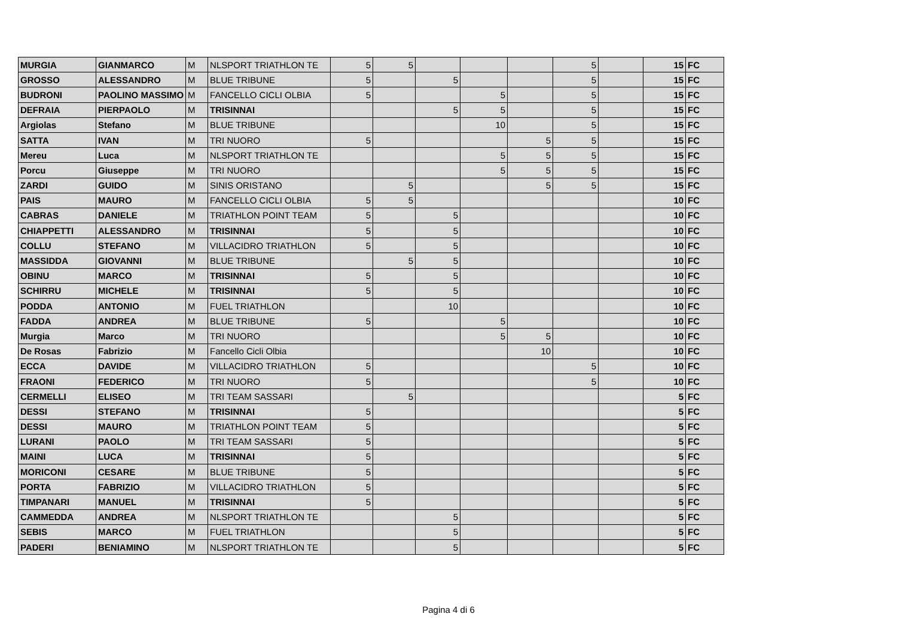| MURGIA | GIANMARCO | M | NLSPORT TRIATHLON TE | 5 | 5 | | | | 5 | | 15 | FC |
| GROSSO | ALESSANDRO | M | BLUE TRIBUNE | 5 | | 5 | | | 5 | | 15 | FC |
| BUDRONI | PAOLINO MASSIMO | M | FANCELLO CICLI OLBIA | 5 | | | 5 | | 5 | | 15 | FC |
| DEFRAIA | PIERPAOLO | M | TRISINNAI | | | 5 | 5 | | 5 | | 15 | FC |
| Argiolas | Stefano | M | BLUE TRIBUNE | | | | 10 | | 5 | | 15 | FC |
| SATTA | IVAN | M | TRI NUORO | 5 | | | | 5 | 5 | | 15 | FC |
| Mereu | Luca | M | NLSPORT TRIATHLON TE | | | | 5 | 5 | 5 | | 15 | FC |
| Porcu | Giuseppe | M | TRI NUORO | | | | 5 | 5 | 5 | | 15 | FC |
| ZARDI | GUIDO | M | SINIS ORISTANO | | 5 | | | 5 | 5 | | 15 | FC |
| PAIS | MAURO | M | FANCELLO CICLI OLBIA | 5 | 5 | | | | | | 10 | FC |
| CABRAS | DANIELE | M | TRIATHLON POINT TEAM | 5 | | 5 | | | | | 10 | FC |
| CHIAPPETTI | ALESSANDRO | M | TRISINNAI | 5 | | 5 | | | | | 10 | FC |
| COLLU | STEFANO | M | VILLACIDRO TRIATHLON | 5 | | 5 | | | | | 10 | FC |
| MASSIDDA | GIOVANNI | M | BLUE TRIBUNE | | 5 | 5 | | | | | 10 | FC |
| OBINU | MARCO | M | TRISINNAI | 5 | | 5 | | | | | 10 | FC |
| SCHIRRU | MICHELE | M | TRISINNAI | 5 | | 5 | | | | | 10 | FC |
| PODDA | ANTONIO | M | FUEL TRIATHLON | | | 10 | | | | | 10 | FC |
| FADDA | ANDREA | M | BLUE TRIBUNE | 5 | | | 5 | | | | 10 | FC |
| Murgia | Marco | M | TRI NUORO | | | | 5 | 5 | | | 10 | FC |
| De Rosas | Fabrizio | M | Fancello Cicli Olbia | | | | | 10 | | | 10 | FC |
| ECCA | DAVIDE | M | VILLACIDRO TRIATHLON | 5 | | | | | 5 | | 10 | FC |
| FRAONI | FEDERICO | M | TRI NUORO | 5 | | | | | 5 | | 10 | FC |
| CERMELLI | ELISEO | M | TRI TEAM SASSARI | | 5 | | | | | | 5 | FC |
| DESSI | STEFANO | M | TRISINNAI | 5 | | | | | | | 5 | FC |
| DESSI | MAURO | M | TRIATHLON POINT TEAM | 5 | | | | | | | 5 | FC |
| LURANI | PAOLO | M | TRI TEAM SASSARI | 5 | | | | | | | 5 | FC |
| MAINI | LUCA | M | TRISINNAI | 5 | | | | | | | 5 | FC |
| MORICONI | CESARE | M | BLUE TRIBUNE | 5 | | | | | | | 5 | FC |
| PORTA | FABRIZIO | M | VILLACIDRO TRIATHLON | 5 | | | | | | | 5 | FC |
| TIMPANARI | MANUEL | M | TRISINNAI | 5 | | | | | | | 5 | FC |
| CAMMEDDA | ANDREA | M | NLSPORT TRIATHLON TE | | | 5 | | | | | 5 | FC |
| SEBIS | MARCO | M | FUEL TRIATHLON | | | 5 | | | | | 5 | FC |
| PADERI | BENIAMINO | M | NLSPORT TRIATHLON TE | | | 5 | | | | | 5 | FC |
Pagina 4 di 6